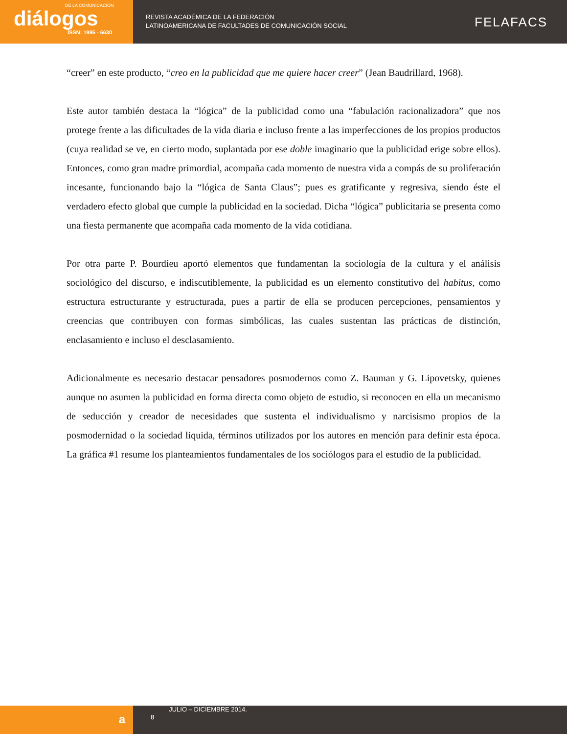DE LA COMUNICACIÓN
diálogos
ISSN: 1995 - 6630
REVISTA ACADÉMICA DE LA FEDERACIÓN
LATINOAMERICANA DE FACULTADES DE COMUNICACIÓN SOCIAL
FELAFACS
“creer” en este producto, “creo en la publicidad que me quiere hacer creer” (Jean Baudrillard, 1968).
Este autor también destaca la “lógica” de la publicidad como una “fabulación racionalizadora” que nos protege frente a las dificultades de la vida diaria e incluso frente a las imperfecciones de los propios productos (cuya realidad se ve, en cierto modo, suplantada por ese doble imaginario que la publicidad erige sobre ellos). Entonces, como gran madre primordial, acompaña cada momento de nuestra vida a compás de su proliferación incesante, funcionando bajo la “lógica de Santa Claus”; pues es gratificante y regresiva, siendo éste el verdadero efecto global que cumple la publicidad en la sociedad. Dicha “lógica” publicitaria se presenta como una fiesta permanente que acompaña cada momento de la vida cotidiana.
Por otra parte P. Bourdieu aportó elementos que fundamentan la sociología de la cultura y el análisis sociológico del discurso, e indiscutiblemente, la publicidad es un elemento constitutivo del habitus, como estructura estructurante y estructurada, pues a partir de ella se producen percepciones, pensamientos y creencias que contribuyen con formas simbólicas, las cuales sustentan las prácticas de distinción, enclasamiento e incluso el desclasamiento.
Adicionalmente es necesario destacar pensadores posmodernos como Z. Bauman y G. Lipovetsky, quienes aunque no asumen la publicidad en forma directa como objeto de estudio, si reconocen en ella un mecanismo de seducción y creador de necesidades que sustenta el individualismo y narcisismo propios de la posmodernidad o la sociedad liquida, términos utilizados por los autores en mención para definir esta época. La gráfica #1 resume los planteamientos fundamentales de los sociólogos para el estudio de la publicidad.
a
8
JULIO – DICIEMBRE 2014.